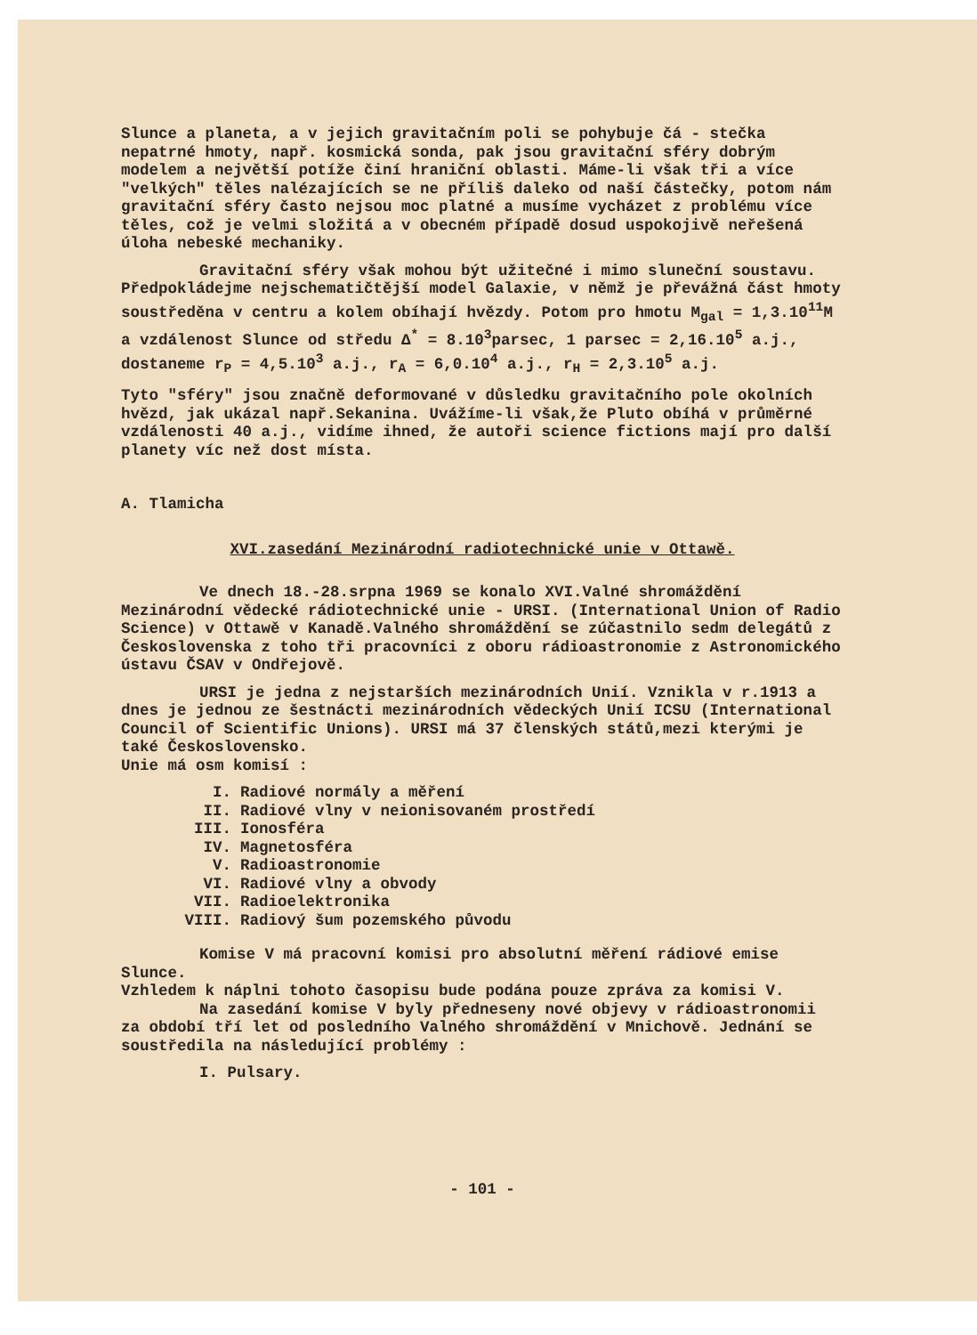Slunce a planeta, a v jejich gravitačním poli se pohybuje čá - stečka nepatrné hmoty, např. kosmická sonda, pak jsou gravitační sféry dobrým modelem a největší potíže činí hraniční oblasti. Máme-li však tři a více "velkých" těles nalézajících se ne příliš daleko od naší částečky, potom nám gravitační sféry často nejsou moc platné a musíme vycházet z problému více těles, což je velmi složitá a v obecném případě dosud uspokojivě neřešená úloha nebeské mechaniky.
Gravitační sféry však mohou být užitečné i mimo sluneční soustavu. Předpokládejme nejschematičtější model Galaxie, v němž je převážná část hmoty soustředěna v centru a kolem obíhají hvězdy. Potom pro hmotu M<sub>gal</sub> = 1,3.10<sup>11</sup>M a vzdálenost Slunce od středu Δ<sup>*</sup> = 8.10<sup>3</sup>parsec, 1 parsec = 2,16.10<sup>5</sup> a.j., dostaneme r<sub>P</sub> = 4,5.10<sup>3</sup> a.j., r<sub>A</sub> = 6,0.10<sup>4</sup> a.j., r<sub>H</sub> = 2,3.10<sup>5</sup> a.j.
Tyto "sféry" jsou značně deformované v důsledku gravitačního pole okolních hvězd, jak ukázal např.Sekanina. Uvážíme-li však,že Pluto obíhá v průměrné vzdálenosti 40 a.j., vidíme ihned, že autoři science fictions mají pro další planety víc než dost místa.
A. Tlamicha
XVI.zasedání Mezinárodní radiotechnické unie v Ottawě.
Ve dnech 18.-28.srpna 1969 se konalo XVI.Valné shromáždění Mezinárodní vědecké rádiotechnické unie - URSI. (International Union of Radio Science) v Ottawě v Kanadě.Valného shromáždění se zúčastnilo sedm delegátů z Československa z toho tři pracovníci z oboru rádioastronomie z Astronomického ústavu ČSAV v Ondřejově.
URSI je jedna z nejstarších mezinárodních Unií. Vznikla v r.1913 a dnes je jednou ze šestnácti mezinárodních vědeckých Unií ICSU (International Council of Scientific Unions). URSI má 37 členských států,mezi kterými je také Československo.
Unie má osm komisí :
I. Radiové normály a měření
II. Radiové vlny v neionisovaném prostředí
III. Ionosféra
IV. Magnetosféra
V. Radioastronomie
VI. Radiové vlny a obvody
VII. Radioelektronika
VIII. Radiový šum pozemského původu
Komise V má pracovní komisi pro absolutní měření rádiové emise Slunce.
Vzhledem k náplni tohoto časopisu bude podána pouze zpráva za komisi V.
Na zasedání komise V byly předneseny nové objevy v rádioastronomii za období tří let od posledního Valného shromáždění v Mnichově. Jednání se soustředila na následující problémy :
I. Pulsary.
- 101 -